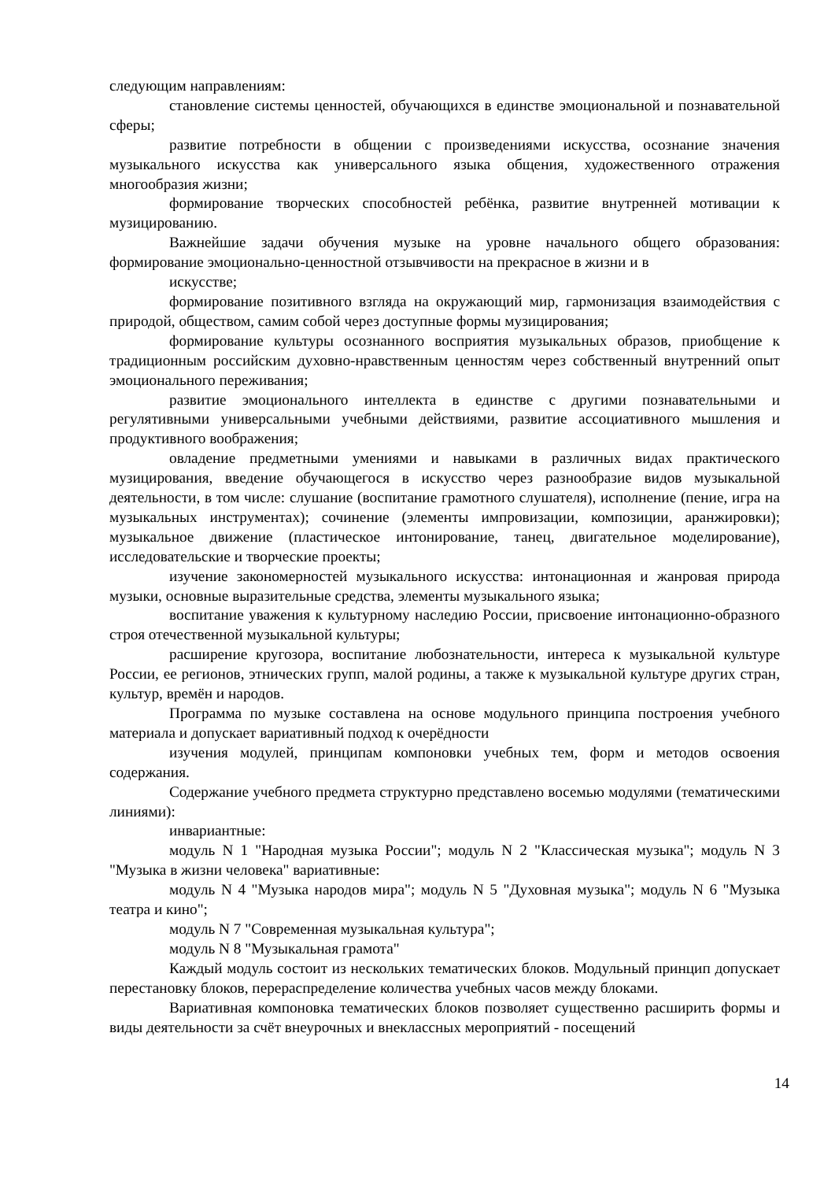следующим направлениям:
становление системы ценностей, обучающихся в единстве эмоциональной и познавательной сферы;
развитие потребности в общении с произведениями искусства, осознание значения музыкального искусства как универсального языка общения, художественного отражения многообразия жизни;
формирование творческих способностей ребёнка, развитие внутренней мотивации к музицированию.
Важнейшие задачи обучения музыке на уровне начального общего образования: формирование эмоционально-ценностной отзывчивости на прекрасное в жизни и в
искусстве;
формирование позитивного взгляда на окружающий мир, гармонизация взаимодействия с природой, обществом, самим собой через доступные формы музицирования;
формирование культуры осознанного восприятия музыкальных образов, приобщение к традиционным российским духовно-нравственным ценностям через собственный внутренний опыт эмоционального переживания;
развитие эмоционального интеллекта в единстве с другими познавательными и регулятивными универсальными учебными действиями, развитие ассоциативного мышления и продуктивного воображения;
овладение предметными умениями и навыками в различных видах практического музицирования, введение обучающегося в искусство через разнообразие видов музыкальной деятельности, в том числе: слушание (воспитание грамотного слушателя), исполнение (пение, игра на музыкальных инструментах); сочинение (элементы импровизации, композиции, аранжировки); музыкальное движение (пластическое интонирование, танец, двигательное моделирование), исследовательские и творческие проекты;
изучение закономерностей музыкального искусства: интонационная и жанровая природа музыки, основные выразительные средства, элементы музыкального языка;
воспитание уважения к культурному наследию России, присвоение интонационно-образного строя отечественной музыкальной культуры;
расширение кругозора, воспитание любознательности, интереса к музыкальной культуре России, ее регионов, этнических групп, малой родины, а также к музыкальной культуре других стран, культур, времён и народов.
Программа по музыке составлена на основе модульного принципа построения учебного материала и допускает вариативный подход к очерёдности
изучения модулей, принципам компоновки учебных тем, форм и методов освоения содержания.
Содержание учебного предмета структурно представлено восемью модулями (тематическими линиями):
инвариантные:
модуль N 1 "Народная музыка России"; модуль N 2 "Классическая музыка"; модуль N 3 "Музыка в жизни человека" вариативные:
модуль N 4 "Музыка народов мира"; модуль N 5 "Духовная музыка"; модуль N 6 "Музыка театра и кино";
модуль N 7 "Современная музыкальная культура";
модуль N 8 "Музыкальная грамота"
Каждый модуль состоит из нескольких тематических блоков. Модульный принцип допускает перестановку блоков, перераспределение количества учебных часов между блоками.
Вариативная компоновка тематических блоков позволяет существенно расширить формы и виды деятельности за счёт внеурочных и внеклассных мероприятий - посещений
14